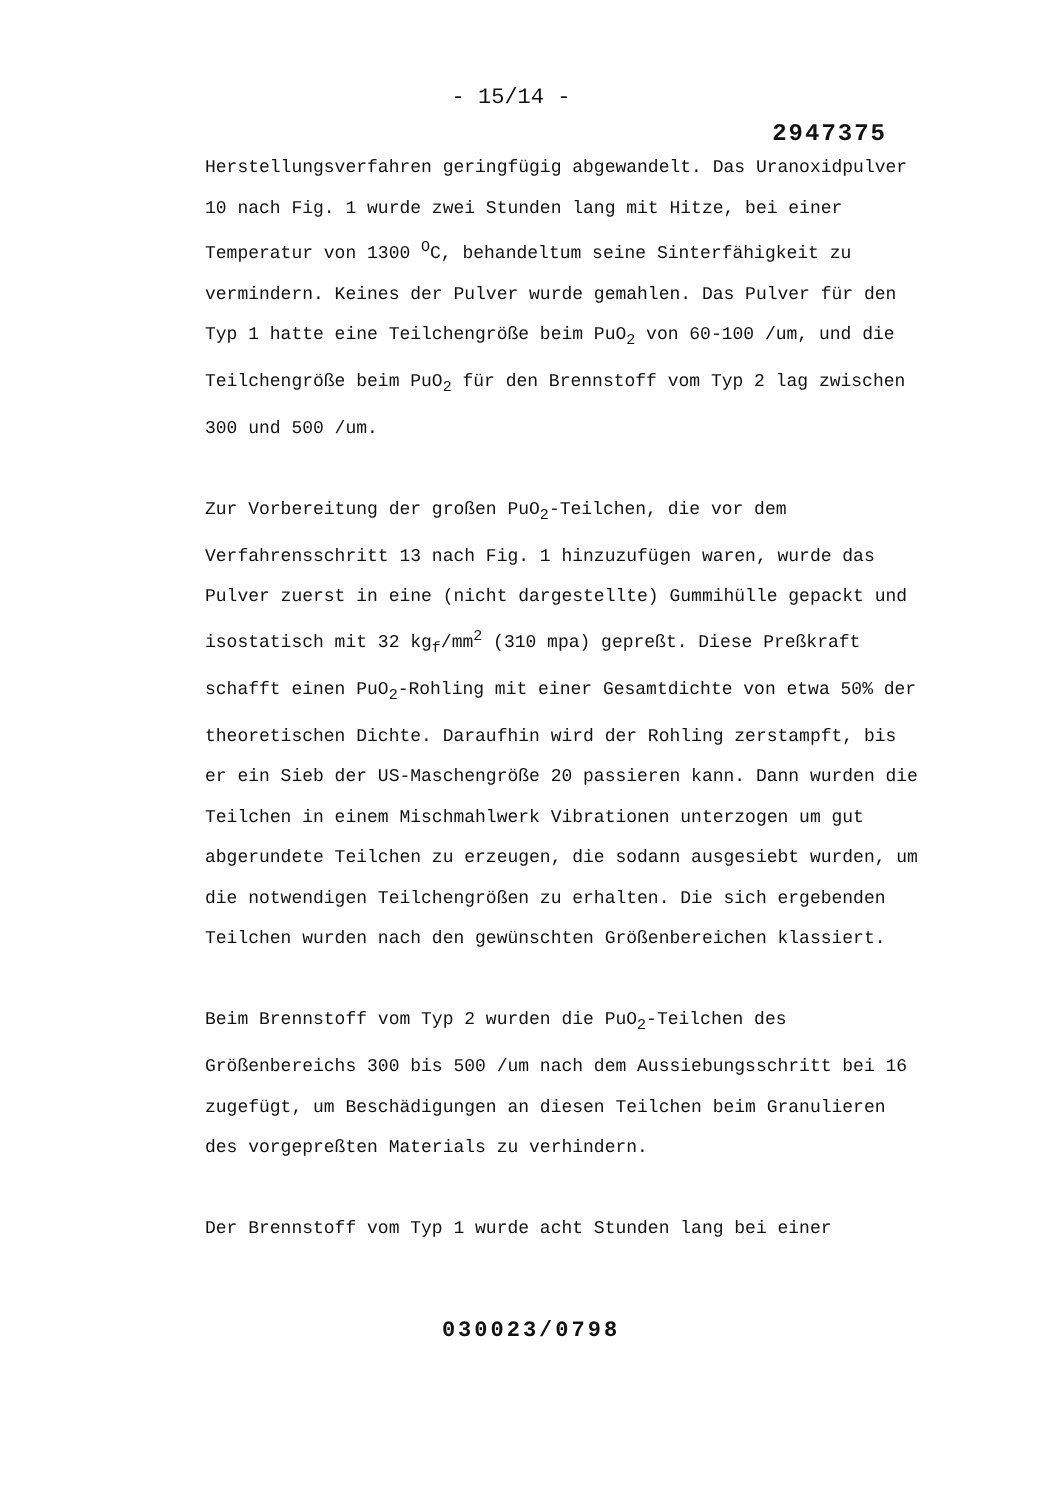- 15/14 -
2947375
Herstellungsverfahren geringfügig abgewandelt. Das Uranoxidpulver 10 nach Fig. 1 wurde zwei Stunden lang mit Hitze, bei einer Temperatur von 1300 <sup>O</sup>C, behandeltum seine Sinterfähigkeit zu vermindern. Keines der Pulver wurde gemahlen. Das Pulver für den Typ 1 hatte eine Teilchengröße beim PuO<sub>2</sub> von 60-100 /um, und die Teilchengröße beim PuO<sub>2</sub> für den Brennstoff vom Typ 2 lag zwischen 300 und 500 /um.
Zur Vorbereitung der großen PuO<sub>2</sub>-Teilchen, die vor dem Verfahrensschritt 13 nach Fig. 1 hinzuzufügen waren, wurde das Pulver zuerst in eine (nicht dargestellte) Gummihülle gepackt und isostatisch mit 32 kg<sub>f</sub>/mm<sup>2</sup> (310 mpa) gepreßt. Diese Preßkraft schafft einen PuO<sub>2</sub>-Rohling mit einer Gesamtdichte von etwa 50% der theoretischen Dichte. Daraufhin wird der Rohling zerstampft, bis er ein Sieb der US-Maschengröße 20 passieren kann. Dann wurden die Teilchen in einem Mischmahlwerk Vibrationen unterzogen um gut abgerundete Teilchen zu erzeugen, die sodann ausgesiebt wurden, um die notwendigen Teilchengrößen zu erhalten. Die sich ergebenden Teilchen wurden nach den gewünschten Größenbereichen klassiert.
Beim Brennstoff vom Typ 2 wurden die PuO<sub>2</sub>-Teilchen des Größenbereichs 300 bis 500 /um nach dem Aussiebungsschritt bei 16 zugefügt, um Beschädigungen an diesen Teilchen beim Granulieren des vorgepreßten Materials zu verhindern.
Der Brennstoff vom Typ 1 wurde acht Stunden lang bei einer
030023/0798